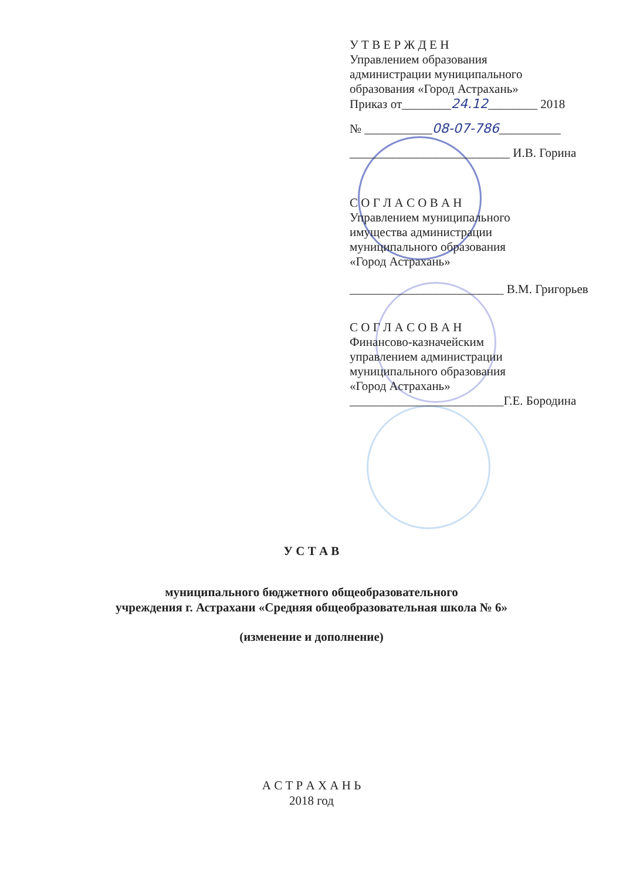У Т В Е Р Ж Д Е Н
Управлением образования
администрации муниципального
образования «Город Астрахань»
Приказ от________24.12________ 2018
№ ___________08-07-786__________
__________________________ И.В. Горина
С О Г Л А С О В А Н
Управлением муниципального
имущества администрации
муниципального образования
«Город Астрахань»
_________________________ В.М. Григорьев
С О Г Л А С О В А Н
Финансово-казначейским
управлением администрации
муниципального образования
«Город Астрахань»
_________________________Г.Е. Бородина
У С Т А В
муниципального бюджетного общеобразовательного
учреждения г. Астрахани «Средняя общеобразовательная школа № 6»
(изменение и дополнение)
А С Т Р А Х А Н Ь
2018 год